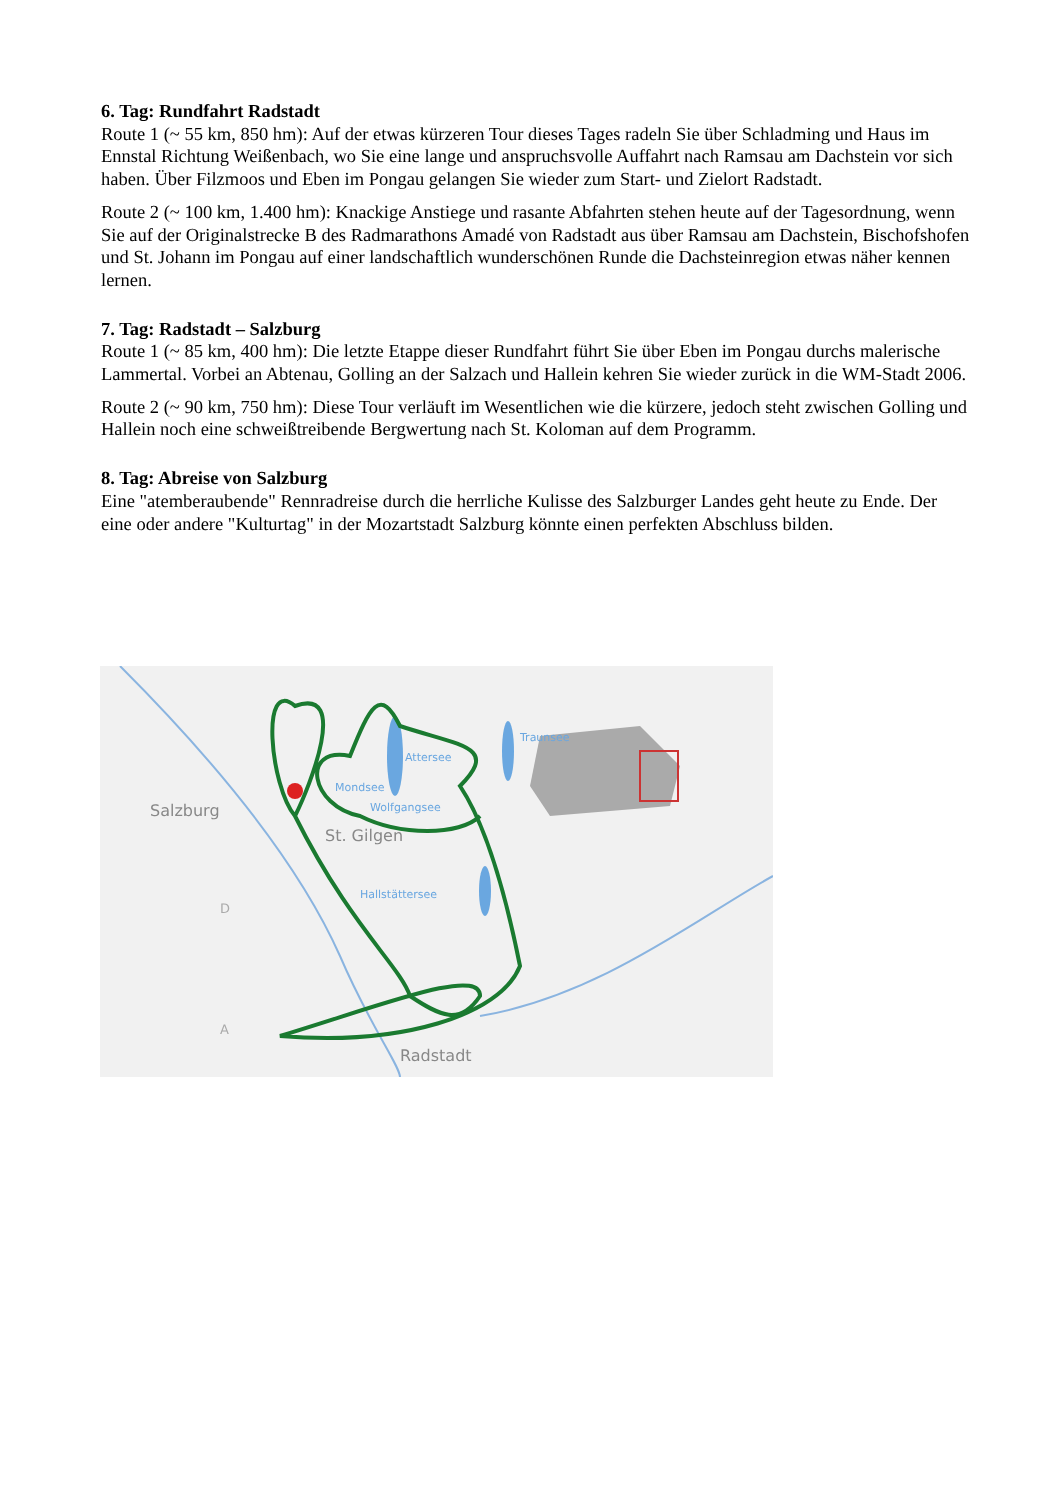6. Tag: Rundfahrt Radstadt
Route 1 (~ 55 km, 850 hm): Auf der etwas kürzeren Tour dieses Tages radeln Sie über Schladming und Haus im Ennstal Richtung Weißenbach, wo Sie eine lange und anspruchsvolle Auffahrt nach Ramsau am Dachstein vor sich haben. Über Filzmoos und Eben im Pongau gelangen Sie wieder zum Start- und Zielort Radstadt.
Route 2 (~ 100 km, 1.400 hm): Knackige Anstiege und rasante Abfahrten stehen heute auf der Tagesordnung, wenn Sie auf der Originalstrecke B des Radmarathons Amadé von Radstadt aus über Ramsau am Dachstein, Bischofshofen und St. Johann im Pongau auf einer landschaftlich wunderschönen Runde die Dachsteinregion etwas näher kennen lernen.
7. Tag: Radstadt – Salzburg
Route 1 (~ 85 km, 400 hm): Die letzte Etappe dieser Rundfahrt führt Sie über Eben im Pongau durchs malerische Lammertal. Vorbei an Abtenau, Golling an der Salzach und Hallein kehren Sie wieder zurück in die WM-Stadt 2006.
Route 2 (~ 90 km, 750 hm): Diese Tour verläuft im Wesentlichen wie die kürzere, jedoch steht zwischen Golling und Hallein noch eine schweißtreibende Bergwertung nach St. Koloman auf dem Programm.
8. Tag: Abreise von Salzburg
Eine "atemberaubende" Rennradreise durch die herrliche Kulisse des Salzburger Landes geht heute zu Ende. Der eine oder andere "Kulturtag" in der Mozartstadt Salzburg könnte einen perfekten Abschluss bilden.
Salzburg
St. Gilgen
Radstadt
Attersee
Mondsee
Wolfgangsee
Traunsee
Hallstättersee
D
A